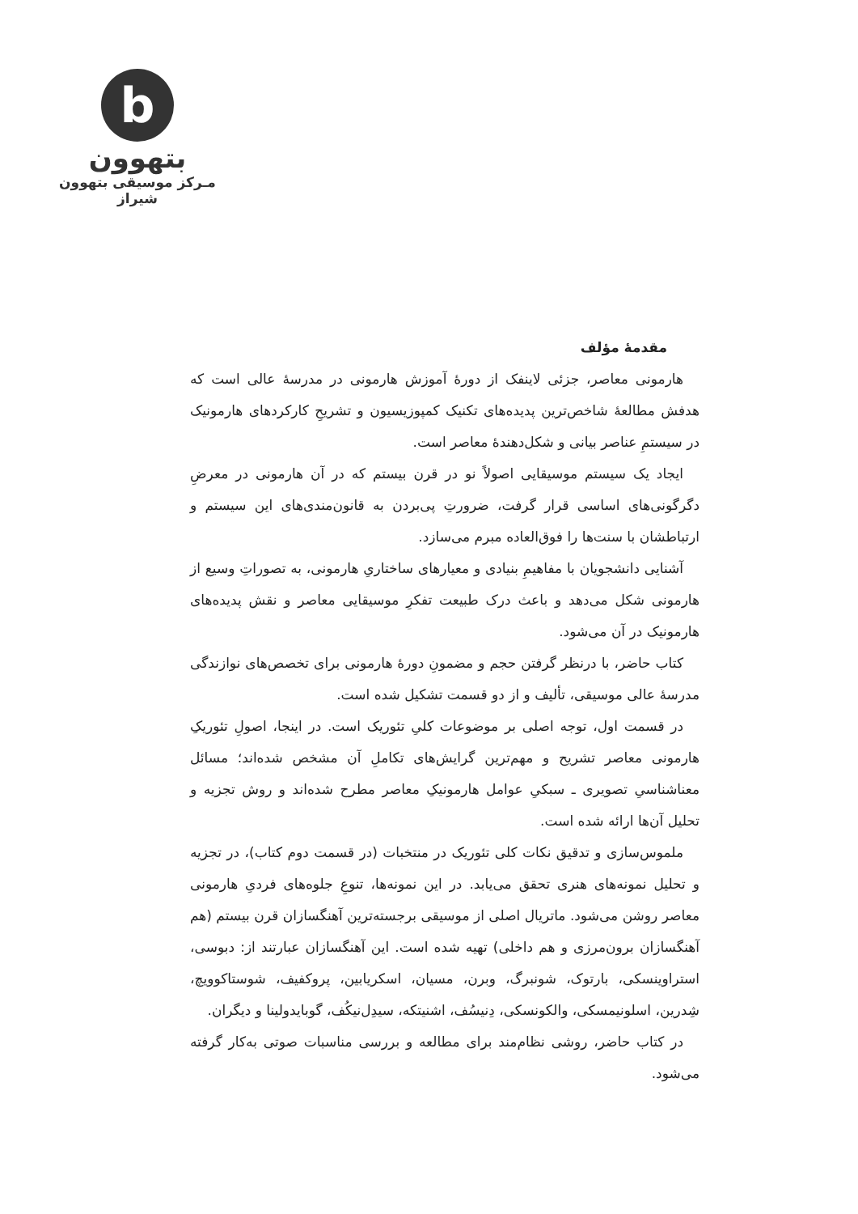b
بتهوون
مـرکز موسیقی بتهوون شیراز
مقدمهٔ مؤلف
هارمونی معاصر، جزئی لاینفک از دورهٔ آموزش هارمونی در مدرسهٔ عالی است که هدفش مطالعهٔ شاخص‌ترین پدیده‌های تکنیک کمپوزیسیون و تشریحِ کارکردهای هارمونیک در سیستمِ عناصر بیانی و شکل‌دهندهٔ معاصر است.
ایجاد یک سیستم موسیقایی اصولاً نو در قرن بیستم که در آن هارمونی در معرضِ دگرگونی‌های اساسی قرار گرفت، ضرورتِ پی‌بردن به قانون‌مندی‌های این سیستم و ارتباطشان با سنت‌ها را فوق‌العاده مبرم می‌سازد.
آشنایی دانشجویان با مفاهیمِ بنیادی و معیارهای ساختاریِ هارمونی، به تصوراتِ وسیع از هارمونی شکل می‌دهد و باعث درک طبیعت تفکرِ موسیقایی معاصر و نقش پدیده‌های هارمونیک در آن می‌شود.
کتاب حاضر، با درنظر گرفتن حجم و مضمونِ دورهٔ هارمونی برای تخصص‌های نوازندگی مدرسهٔ عالی موسیقی، تألیف و از دو قسمت تشکیل شده است.
در قسمت اول، توجه اصلی بر موضوعات کلیِ تئوریک است. در اینجا، اصولِ تئوریکِ هارمونی معاصر تشریح و مهم‌ترین گرایش‌های تکاملِ آن مشخص شده‌اند؛ مسائل معناشناسیِ تصویری ـ سبکیِ عوامل هارمونیکِ معاصر مطرح شده‌اند و روش تجزیه و تحلیل آن‌ها ارائه شده است.
ملموس‌سازی و تدقیق نکات کلی تئوریک در منتخبات (در قسمت دوم کتاب)، در تجزیه و تحلیل نمونه‌های هنری تحقق می‌یابد. در این نمونه‌ها، تنوعِ جلوه‌های فردیِ هارمونی معاصر روشن می‌شود. ماتریال اصلی از موسیقی برجسته‌ترین آهنگسازان قرن بیستم (هم آهنگسازان برون‌مرزی و هم داخلی) تهیه شده است. این آهنگسازان عبارتند از: دبوسی، استراوینسکی، بارتوک، شونبرگ، وبرن، مسیان، اسکریابین، پروکفیف، شوستاکوویچ، شِدرین، اسلونیمسکی، والکونسکی، دِنیسُف، اشنیتکه، سیدِل‌نیکُف، گوبایدولینا و دیگران.
در کتاب حاضر، روشی نظام‌مند برای مطالعه و بررسی مناسبات صوتی به‌کار گرفته می‌شود.